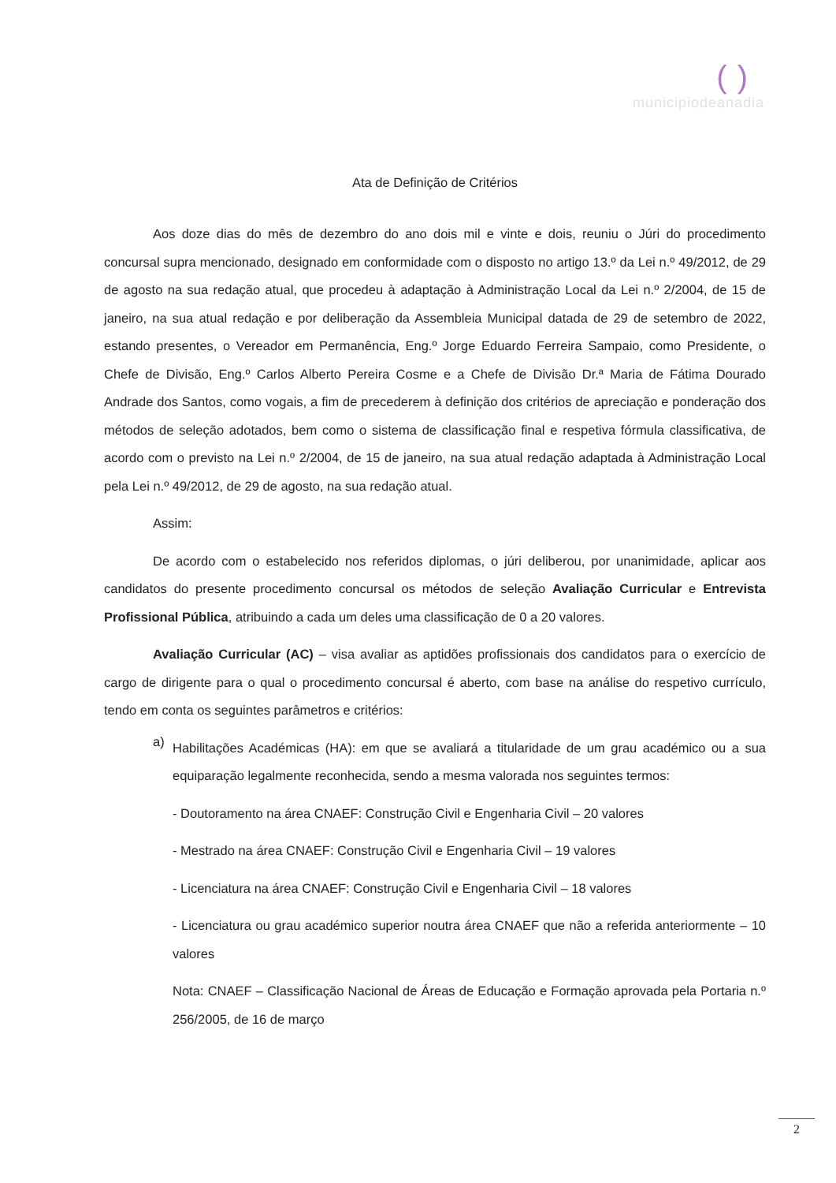( )
municipiodeanadia
Ata de Definição de Critérios
Aos doze dias do mês de dezembro do ano dois mil e vinte e dois, reuniu o Júri do procedimento concursal supra mencionado, designado em conformidade com o disposto no artigo 13.º da Lei n.º 49/2012, de 29 de agosto na sua redação atual, que procedeu à adaptação à Administração Local da Lei n.º 2/2004, de 15 de janeiro, na sua atual redação e por deliberação da Assembleia Municipal datada de 29 de setembro de 2022, estando presentes, o Vereador em Permanência, Eng.º Jorge Eduardo Ferreira Sampaio, como Presidente, o Chefe de Divisão, Eng.º Carlos Alberto Pereira Cosme e a Chefe de Divisão Dr.ª Maria de Fátima Dourado Andrade dos Santos, como vogais, a fim de precederem à definição dos critérios de apreciação e ponderação dos métodos de seleção adotados, bem como o sistema de classificação final e respetiva fórmula classificativa, de acordo com o previsto na Lei n.º 2/2004, de 15 de janeiro, na sua atual redação adaptada à Administração Local pela Lei n.º 49/2012, de 29 de agosto, na sua redação atual.
Assim:
De acordo com o estabelecido nos referidos diplomas, o júri deliberou, por unanimidade, aplicar aos candidatos do presente procedimento concursal os métodos de seleção Avaliação Curricular e Entrevista Profissional Pública, atribuindo a cada um deles uma classificação de 0 a 20 valores.
Avaliação Curricular (AC) – visa avaliar as aptidões profissionais dos candidatos para o exercício de cargo de dirigente para o qual o procedimento concursal é aberto, com base na análise do respetivo currículo, tendo em conta os seguintes parâmetros e critérios:
a)
Habilitações Académicas (HA): em que se avaliará a titularidade de um grau académico ou a sua equiparação legalmente reconhecida, sendo a mesma valorada nos seguintes termos:
- Doutoramento na área CNAEF: Construção Civil e Engenharia Civil – 20 valores
- Mestrado na área CNAEF: Construção Civil e Engenharia Civil – 19 valores
- Licenciatura na área CNAEF: Construção Civil e Engenharia Civil – 18 valores
- Licenciatura ou grau académico superior noutra área CNAEF que não a referida anteriormente – 10 valores
Nota: CNAEF – Classificação Nacional de Áreas de Educação e Formação aprovada pela Portaria n.º 256/2005, de 16 de março
2